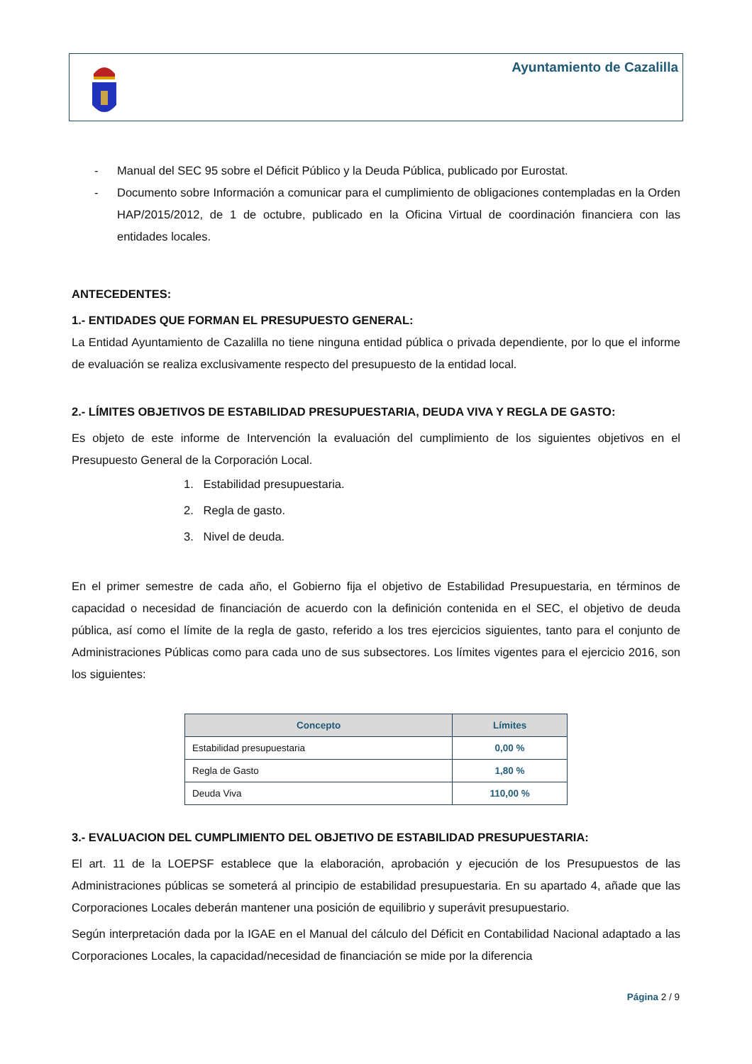Ayuntamiento de Cazalilla
- Manual del SEC 95 sobre el Déficit Público y la Deuda Pública, publicado por Eurostat.
- Documento sobre Información a comunicar para el cumplimiento de obligaciones contempladas en la Orden HAP/2015/2012, de 1 de octubre, publicado en la Oficina Virtual de coordinación financiera con las entidades locales.
ANTECEDENTES:
1.- ENTIDADES QUE FORMAN EL PRESUPUESTO GENERAL:
La Entidad Ayuntamiento de Cazalilla no tiene ninguna entidad pública o privada dependiente, por lo que el informe de evaluación se realiza exclusivamente respecto del presupuesto de la entidad local.
2.- LÍMITES OBJETIVOS DE ESTABILIDAD PRESUPUESTARIA, DEUDA VIVA Y REGLA DE GASTO:
Es objeto de este informe de Intervención la evaluación del cumplimiento de los siguientes objetivos en el Presupuesto General de la Corporación Local.
1. Estabilidad presupuestaria.
2. Regla de gasto.
3. Nivel de deuda.
En el primer semestre de cada año, el Gobierno fija el objetivo de Estabilidad Presupuestaria, en términos de capacidad o necesidad de financiación de acuerdo con la definición contenida en el SEC, el objetivo de deuda pública, así como el límite de la regla de gasto, referido a los tres ejercicios siguientes, tanto para el conjunto de Administraciones Públicas como para cada uno de sus subsectores. Los límites vigentes para el ejercicio 2016, son los siguientes:
| Concepto | Límites |
| --- | --- |
| Estabilidad presupuestaria | 0,00 % |
| Regla de Gasto | 1,80 % |
| Deuda Viva | 110,00 % |
3.- EVALUACION DEL CUMPLIMIENTO DEL OBJETIVO DE ESTABILIDAD PRESUPUESTARIA:
El art. 11 de la LOEPSF establece que la elaboración, aprobación y ejecución de los Presupuestos de las Administraciones públicas se someterá al principio de estabilidad presupuestaria. En su apartado 4, añade que las Corporaciones Locales deberán mantener una posición de equilibrio y superávit presupuestario.
Según interpretación dada por la IGAE en el Manual del cálculo del Déficit en Contabilidad Nacional adaptado a las Corporaciones Locales, la capacidad/necesidad de financiación se mide por la diferencia
Página 2 / 9